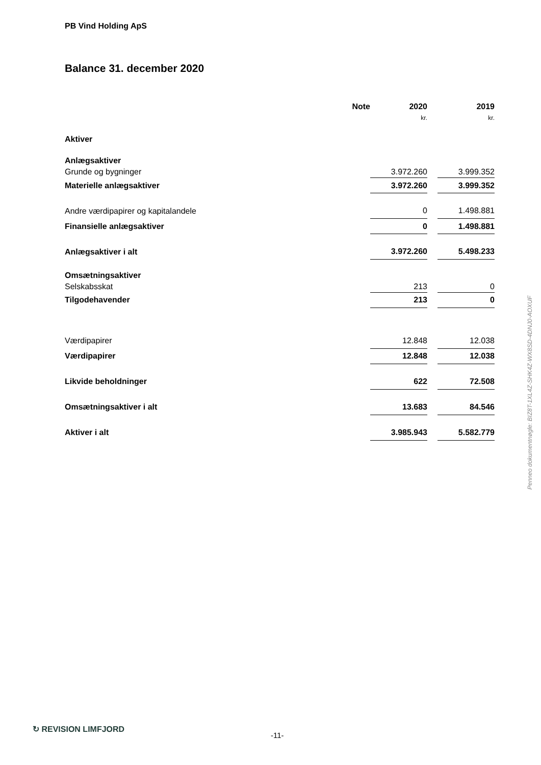PB Vind Holding ApS
Balance 31. december 2020
| | Note | | 2020 | | 2019 |
| --- | --- | --- | --- | --- | --- |
| | | | kr. | | kr. |
| Aktiver | | | | | |
| Anlægsaktiver | | | | | |
| Grunde og bygninger | | | 3.972.260 | | 3.999.352 |
| Materielle anlægsaktiver | | | 3.972.260 | | 3.999.352 |
| Andre værdipapirer og kapitalandele | | | 0 | | 1.498.881 |
| Finansielle anlægsaktiver | | | 0 | | 1.498.881 |
| Anlægsaktiver i alt | | | 3.972.260 | | 5.498.233 |
| Omsætningsaktiver | | | | | |
| Selskabsskat | | | 213 | | 0 |
| Tilgodehavender | | | 213 | | 0 |
| Værdipapirer | | | 12.848 | | 12.038 |
| Værdipapirer | | | 12.848 | | 12.038 |
| Likvide beholdninger | | | 622 | | 72.508 |
| Omsætningsaktiver i alt | | | 13.683 | | 84.546 |
| Aktiver i alt | | | 3.985.943 | | 5.582.779 |
Penneo dokumentnøgle: BIZ8T-1XL4Z-SHK4Z-WX8SD-4DNJ0-AOXUF
↻ REVISION LIMFJORD
-11-